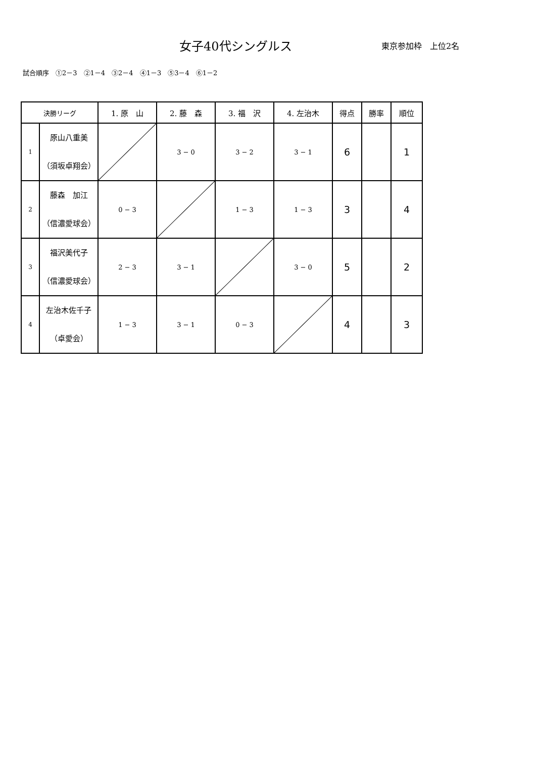女子40代シングルス
東京参加枠　上位2名
試合順序　①2－3　②1－4　③2－4　④1－3　⑤3－4　⑥1－2
| 決勝リーグ | | 1. 原 山 | 2. 藤 森 | 3. 福 沢 | 4. 左治木 | 得点 | 勝率 | 順位 |
| --- | --- | --- | --- | --- | --- | --- | --- | --- |
| 1 | 原山八重美 （須坂卓翔会） | | 3 − 0 | 3 − 2 | 3 − 1 | 6 | | 1 |
| 2 | 藤森 加江 （信濃愛球会） | 0 − 3 | | 1 − 3 | 1 − 3 | 3 | | 4 |
| 3 | 福沢美代子 （信濃愛球会） | 2 − 3 | 3 − 1 | | 3 − 0 | 5 | | 2 |
| 4 | 左治木佐千子 （卓愛会） | 1 − 3 | 3 − 1 | 0 − 3 | | 4 | | 3 |